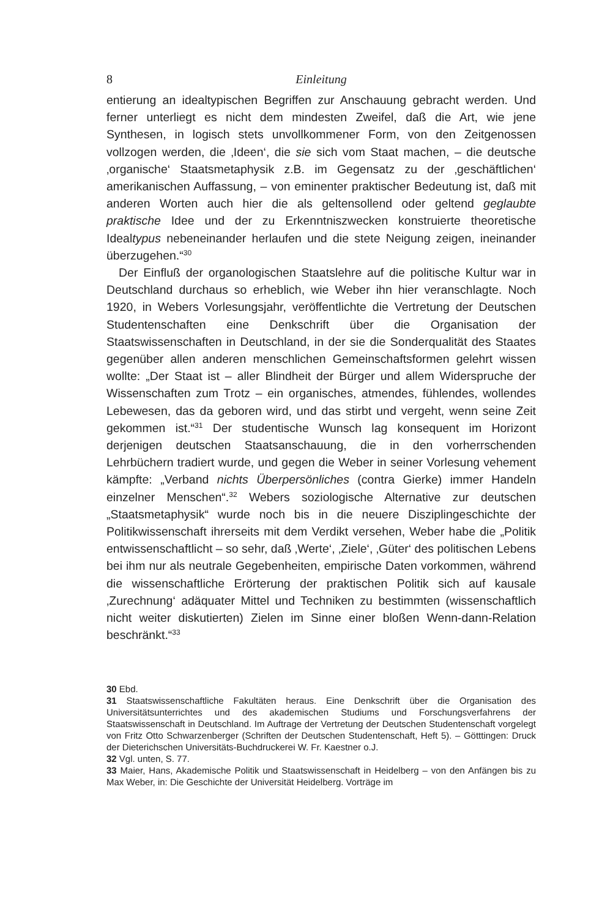8 Einleitung
entierung an idealtypischen Begriffen zur Anschauung gebracht werden. Und ferner unterliegt es nicht dem mindesten Zweifel, daß die Art, wie jene Synthesen, in logisch stets unvollkommener Form, von den Zeitgenossen vollzogen werden, die ‚Ideen‘, die sie sich vom Staat machen, – die deutsche ‚organische‘ Staatsmetaphysik z.B. im Gegensatz zu der ‚geschäftlichen‘ amerikanischen Auffassung, – von eminenter praktischer Bedeutung ist, daß mit anderen Worten auch hier die als geltensollend oder geltend geglaubte praktische Idee und der zu Erkenntniszwecken konstruierte theoretische Idealtypus nebeneinander herlaufen und die stete Neigung zeigen, ineinander überzugehen.“<sup>30</sup>
Der Einfluß der organologischen Staatslehre auf die politische Kultur war in Deutschland durchaus so erheblich, wie Weber ihn hier veranschlagte. Noch 1920, in Webers Vorlesungsjahr, veröffentlichte die Vertretung der Deutschen Studentenschaften eine Denkschrift über die Organisation der Staatswissenschaften in Deutschland, in der sie die Sonderqualität des Staates gegenüber allen anderen menschlichen Gemeinschaftsformen gelehrt wissen wollte: „Der Staat ist – aller Blindheit der Bürger und allem Widerspruche der Wissenschaften zum Trotz – ein organisches, atmendes, fühlendes, wollendes Lebewesen, das da geboren wird, und das stirbt und vergeht, wenn seine Zeit gekommen ist.“<sup>31</sup> Der studentische Wunsch lag konsequent im Horizont derjenigen deutschen Staatsanschauung, die in den vorherrschenden Lehrbüchern tradiert wurde, und gegen die Weber in seiner Vorlesung vehement kämpfte: „Verband nichts Überpersönliches (contra Gierke) immer Handeln einzelner Menschen“.<sup>32</sup> Webers soziologische Alternative zur deutschen „Staatsmetaphysik“ wurde noch bis in die neuere Disziplingeschichte der Politikwissenschaft ihrerseits mit dem Verdikt versehen, Weber habe die „Politik entwissenschaftlicht – so sehr, daß ‚Werte‘, ‚Ziele‘, ‚Güter‘ des politischen Lebens bei ihm nur als neutrale Gegebenheiten, empirische Daten vorkommen, während die wissenschaftliche Erörterung der praktischen Politik sich auf kausale ‚Zurechnung‘ adäquater Mittel und Techniken zu bestimmten (wissenschaftlich nicht weiter diskutierten) Zielen im Sinne einer bloßen Wenn-dann-Relation beschränkt.“<sup>33</sup>
30 Ebd.
31 Staatswissenschaftliche Fakultäten heraus. Eine Denkschrift über die Organisation des Universitätsunterrichtes und des akademischen Studiums und Forschungsverfahrens der Staatswissenschaft in Deutschland. Im Auftrage der Vertretung der Deutschen Studentenschaft vorgelegt von Fritz Otto Schwarzenberger (Schriften der Deutschen Studentenschaft, Heft 5). – Götttingen: Druck der Dieterichschen Universitäts-Buchdruckerei W. Fr. Kaestner o.J.
32 Vgl. unten, S. 77.
33 Maier, Hans, Akademische Politik und Staatswissenschaft in Heidelberg – von den Anfängen bis zu Max Weber, in: Die Geschichte der Universität Heidelberg. Vorträge im